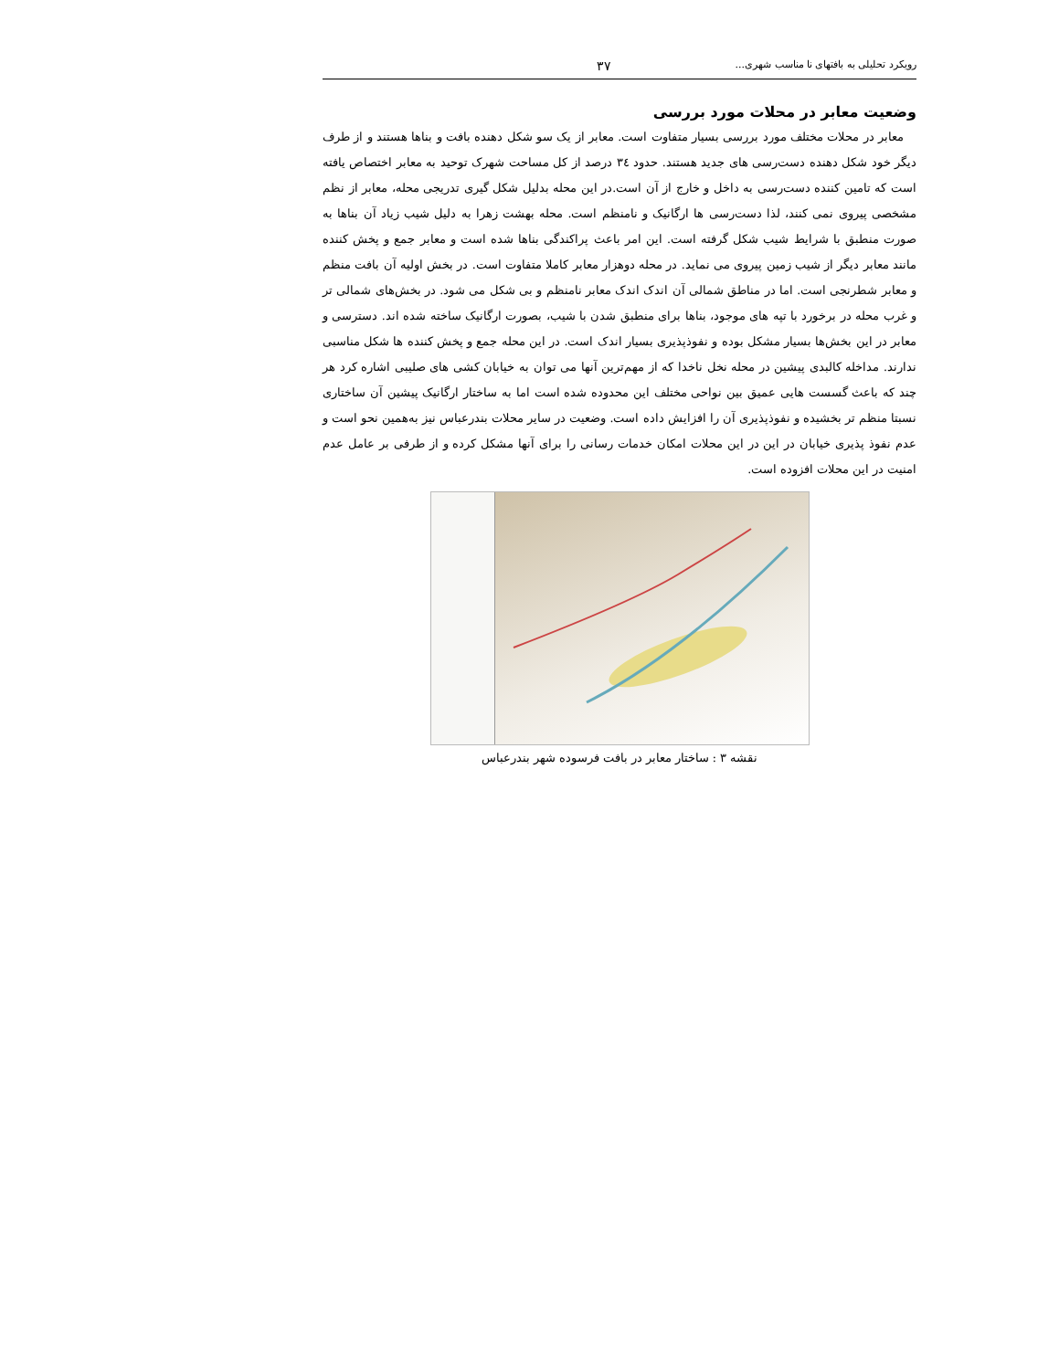رویکرد تحلیلی به بافتهای نا مناسب شهری... ۳۷
وضعیت معابر در محلات مورد بررسی
معابر در محلات مختلف مورد بررسی بسیار متفاوت است. معابر از یک سو شکل دهنده بافت و بناها هستند و از طرف دیگر خود شکل دهنده دست‌رسی های جدید هستند. حدود ۳٤ درصد از کل مساحت شهرک توحید به معابر اختصاص یافته است که تامین کننده دست‌رسی به داخل و خارج از آن است.در این محله بدلیل شکل گیری تدریجی محله، معابر از نظم مشخصی پیروی نمی کنند، لذا دست‌رسی ها ارگانیک و نامنظم است. محله بهشت زهرا به دلیل شیب زیاد آن بناها به صورت منطبق با شرایط شیب شکل گرفته است. این امر باعث پراکندگی بناها شده است و معابر جمع و پخش کننده مانند معابر دیگر از شیب زمین پیروی می نماید. در محله دوهزار معابر کاملا متفاوت است. در بخش اولیه آن بافت منظم و معابر شطرنجی است. اما در مناطق شمالی آن اندک اندک معابر نامنظم و بی شکل می شود. در بخش‌های شمالی تر و غرب محله در برخورد با تپه های موجود، بناها برای منطبق شدن با شیب، بصورت ارگانیک ساخته شده اند. دسترسی و معابر در این بخش‌ها بسیار مشکل بوده و نفوذپذیری بسیار اندک است. در این محله جمع و پخش کننده ها شکل مناسبی ندارند. مداخله کالبدی پیشین در محله نخل ناخدا که از مهم‌ترین آنها می توان به خیابان کشی های صلیبی اشاره کرد هر چند که باعث گسست هایی عمیق بین نواحی مختلف این محدوده شده است اما به ساختار ارگانیک پیشین آن ساختاری نسبتا منظم تر بخشیده و نفوذپذیری آن را افزایش داده است. وضعیت در سایر محلات بندرعباس نیز به‌همین نحو است و عدم نفوذ پذیری خیابان در این در این محلات امکان خدمات رسانی را برای آنها مشکل کرده و از طرفی بر عامل عدم امنیت در این محلات افزوده است.
نقشه ۳ : ساختار معابر در بافت فرسوده شهر بندرعباس